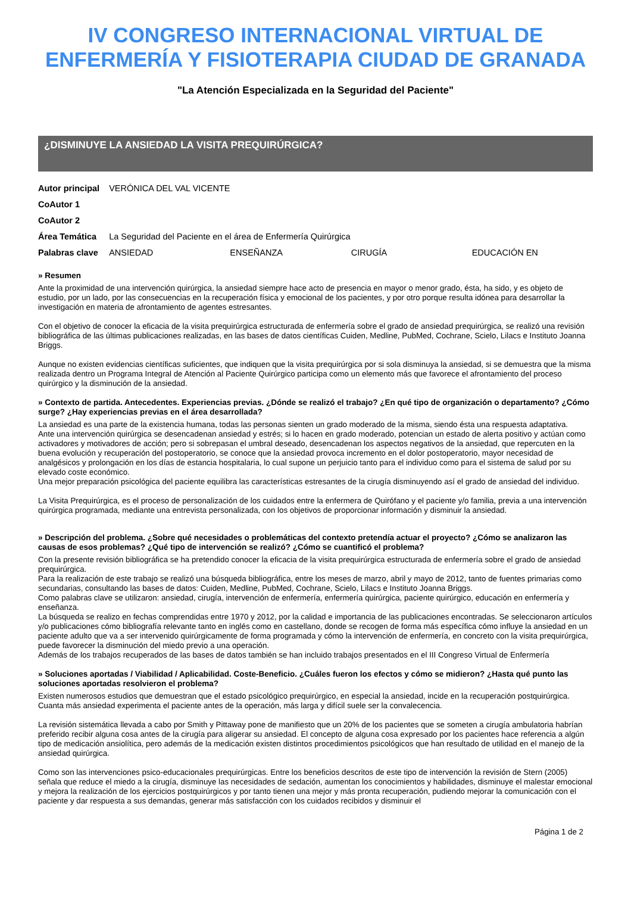IV CONGRESO INTERNACIONAL VIRTUAL DE
ENFERMERÍA Y FISIOTERAPIA CIUDAD DE GRANADA
"La Atención Especializada en la Seguridad del Paciente"
¿DISMINUYE LA ANSIEDAD LA VISITA PREQUIRÚRGICA?
| Autor principal | VERÓNICA DEL VAL VICENTE | | | |
| CoAutor 1 | | | | |
| CoAutor 2 | | | | |
| Área Temática | La Seguridad del Paciente en el área de Enfermería Quirúrgica | | | |
| Palabras clave | ANSIEDAD | ENSEÑANZA | CIRUGÍA | EDUCACIÓN EN |
» Resumen
Ante la proximidad de una intervención quirúrgica, la ansiedad siempre hace acto de presencia en mayor o menor grado, ésta, ha sido, y es objeto de estudio, por un lado, por las consecuencias en la recuperación física y emocional de los pacientes, y por otro porque resulta idónea para desarrollar la investigación en materia de afrontamiento de agentes estresantes.
Con el objetivo de conocer la eficacia de la visita prequirúrgica estructurada de enfermería sobre el grado de ansiedad prequirúrgica, se realizó una revisión bibliográfica de las últimas publicaciones realizadas, en las bases de datos científicas Cuiden, Medline, PubMed, Cochrane, Scielo, Lilacs e Instituto Joanna Briggs.
Aunque no existen evidencias científicas suficientes, que indiquen que la visita prequirúrgica por si sola disminuya la ansiedad, si se demuestra que la misma realizada dentro un Programa Integral de Atención al Paciente Quirúrgico participa como un elemento más que favorece el afrontamiento del proceso quirúrgico y la disminución de la ansiedad.
» Contexto de partida. Antecedentes. Experiencias previas. ¿Dónde se realizó el trabajo? ¿En qué tipo de organización o departamento? ¿Cómo surge? ¿Hay experiencias previas en el área desarrollada?
La ansiedad es una parte de la existencia humana, todas las personas sienten un grado moderado de la misma, siendo ésta una respuesta adaptativa.
Ante una intervención quirúrgica se desencadenan ansiedad y estrés; si lo hacen en grado moderado, potencian un estado de alerta positivo y actúan como activadores y motivadores de acción; pero si sobrepasan el umbral deseado, desencadenan los aspectos negativos de la ansiedad, que repercuten en la buena evolución y recuperación del postoperatorio, se conoce que la ansiedad provoca incremento en el dolor postoperatorio, mayor necesidad de analgésicos y prolongación en los días de estancia hospitalaria, lo cual supone un perjuicio tanto para el individuo como para el sistema de salud por su elevado coste económico.
Una mejor preparación psicológica del paciente equilibra las características estresantes de la cirugía disminuyendo así el grado de ansiedad del individuo.
La Visita Prequirúrgica, es el proceso de personalización de los cuidados entre la enfermera de Quirófano y el paciente y/o familia, previa a una intervención quirúrgica programada, mediante una entrevista personalizada, con los objetivos de proporcionar información y disminuir la ansiedad.
» Descripción del problema. ¿Sobre qué necesidades o problemáticas del contexto pretendía actuar el proyecto? ¿Cómo se analizaron las causas de esos problemas? ¿Qué tipo de intervención se realizó? ¿Cómo se cuantificó el problema?
Con la presente revisión bibliográfica se ha pretendido conocer la eficacia de la visita prequirúrgica estructurada de enfermería sobre el grado de ansiedad prequirúrgica.
Para la realización de este trabajo se realizó una búsqueda bibliográfica, entre los meses de marzo, abril y mayo de 2012, tanto de fuentes primarias como secundarias, consultando las bases de datos: Cuiden, Medline, PubMed, Cochrane, Scielo, Lilacs e Instituto Joanna Briggs.
Como palabras clave se utilizaron: ansiedad, cirugía, intervención de enfermería, enfermería quirúrgica, paciente quirúrgico, educación en enfermería y enseñanza.
La búsqueda se realizo en fechas comprendidas entre 1970 y 2012, por la calidad e importancia de las publicaciones encontradas. Se seleccionaron artículos y/o publicaciones cómo bibliografía relevante tanto en inglés como en castellano, donde se recogen de forma más específica cómo influye la ansiedad en un paciente adulto que va a ser intervenido quirúrgicamente de forma programada y cómo la intervención de enfermería, en concreto con la visita prequirúrgica, puede favorecer la disminución del miedo previo a una operación.
Además de los trabajos recuperados de las bases de datos también se han incluido trabajos presentados en el III Congreso Virtual de Enfermería
» Soluciones aportadas / Viabilidad / Aplicabilidad. Coste-Beneficio. ¿Cuáles fueron los efectos y cómo se midieron? ¿Hasta qué punto las soluciones aportadas resolvieron el problema?
Existen numerosos estudios que demuestran que el estado psicológico prequirúrgico, en especial la ansiedad, incide en la recuperación postquirúrgica.
Cuanta más ansiedad experimenta el paciente antes de la operación, más larga y difícil suele ser la convalecencia.
La revisión sistemática llevada a cabo por Smith y Pittaway pone de manifiesto que un 20% de los pacientes que se someten a cirugía ambulatoria habrían preferido recibir alguna cosa antes de la cirugía para aligerar su ansiedad. El concepto de alguna cosa expresado por los pacientes hace referencia a algún tipo de medicación ansiolítica, pero además de la medicación existen distintos procedimientos psicológicos que han resultado de utilidad en el manejo de la ansiedad quirúrgica.
Como son las intervenciones psico-educacionales prequirúrgicas. Entre los beneficios descritos de este tipo de intervención la revisión de Stern (2005) señala que reduce el miedo a la cirugía, disminuye las necesidades de sedación, aumentan los conocimientos y habilidades, disminuye el malestar emocional y mejora la realización de los ejercicios postquirúrgicos y por tanto tienen una mejor y más pronta recuperación, pudiendo mejorar la comunicación con el paciente y dar respuesta a sus demandas, generar más satisfacción con los cuidados recibidos y disminuir el
Página 1 de 2